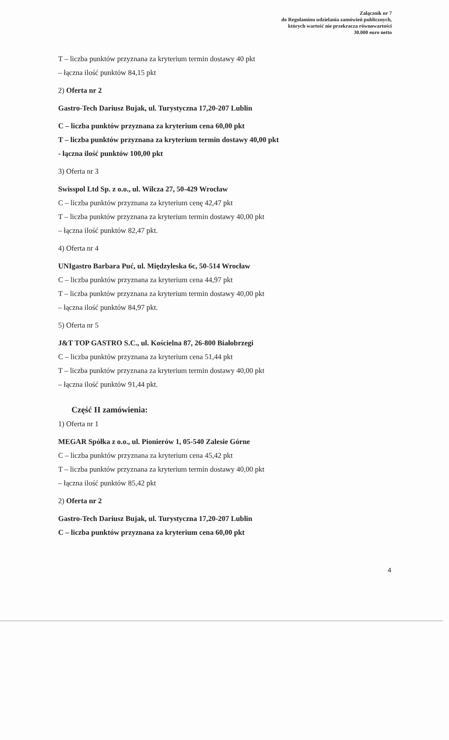Załącznik nr 7
do Regulaminu udzielania zamówień publicznych,
których wartość nie przekracza równowartości
30.000 euro netto
T – liczba punktów przyznana za kryterium termin dostawy 40 pkt
– łączna ilość punktów 84,15 pkt
2) Oferta nr 2
Gastro-Tech Dariusz Bujak, ul. Turystyczna 17,20-207 Lublin
C – liczba punktów przyznana za kryterium cena 60,00 pkt
T – liczba punktów przyznana za kryterium termin dostawy 40,00 pkt
- łączna ilość punktów 100,00 pkt
3) Oferta nr 3
Swisspol Ltd Sp. z o.o., ul. Wilcza 27, 50-429 Wrocław
C – liczba punktów przyznana za kryterium cenę 42,47 pkt
T – liczba punktów przyznana za kryterium termin dostawy 40,00 pkt
– łączna ilość punktów 82,47 pkt.
4) Oferta nr 4
UNIgastro Barbara Puć, ul. Międzyleska 6c, 50-514 Wrocław
C – liczba punktów przyznana za kryterium cena 44,97 pkt
T – liczba punktów przyznana za kryterium termin dostawy 40,00 pkt
– łączna ilość punktów 84,97 pkt.
5) Oferta nr 5
J&T TOP GASTRO S.C., ul. Kościelna 87, 26-800 Białobrzegi
C – liczba punktów przyznana za kryterium cena 51,44 pkt
T – liczba punktów przyznana za kryterium termin dostawy 40,00 pkt
– łączna ilość punktów 91,44 pkt.
Część II zamówienia:
1) Oferta nr 1
MEGAR Spółka z o.o., ul. Pionierów 1, 05-540 Zalesie Górne
C – liczba punktów przyznana za kryterium cena 45,42 pkt
T – liczba punktów przyznana za kryterium termin dostawy 40,00 pkt
– łączna ilość punktów 85,42 pkt
2) Oferta nr 2
Gastro-Tech Dariusz Bujak, ul. Turystyczna 17,20-207 Lublin
C – liczba punktów przyznana za kryterium cena 60,00 pkt
4